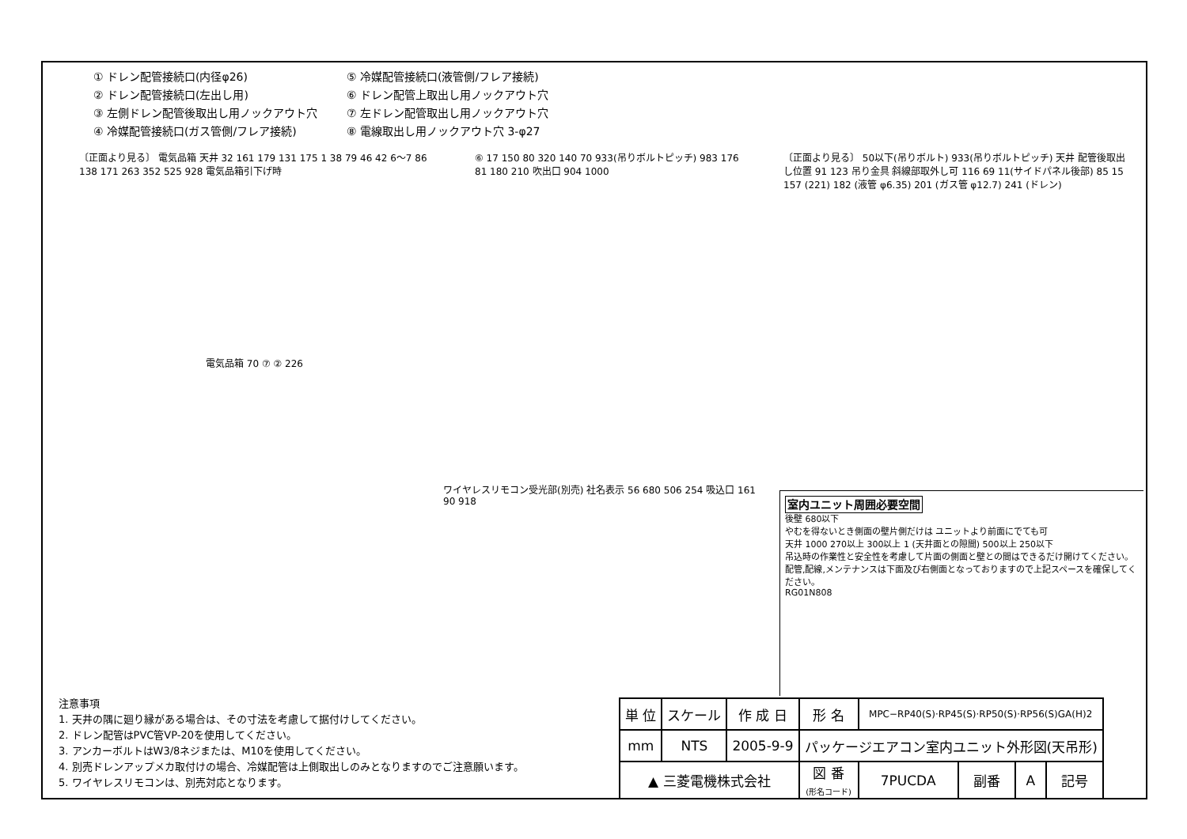① ドレン配管接続口(内径φ26)
⑤ 冷媒配管接続口(液管側/フレア接続)
② ドレン配管接続口(左出し用)
⑥ ドレン配管上取出し用ノックアウト穴
③ 左側ドレン配管後取出し用ノックアウト穴
⑦ 左ドレン配管取出し用ノックアウト穴
④ 冷媒配管接続口(ガス管側/フレア接続)
⑧ 電線取出し用ノックアウト穴 3-φ27
〔正面より見る〕 電気品箱 天井 32 161 179 131 175 1 38 79 46 42 6〜7 86 138 171 263 352 525 928 電気品箱引下げ時
電気品箱 70 ⑦ ② 226
⑥ 17 150 80 320 140 70 933(吊りボルトピッチ) 983 176 81 180 210 吹出口 904 1000
ワイヤレスリモコン受光部(別売) 社名表示 56 680 506 254 吸込口 161 90 918
〔正面より見る〕 50以下(吊りボルト) 933(吊りボルトピッチ) 天井 配管後取出し位置 91 123 吊り金具 斜線部取外し可 116 69 11(サイドパネル後部) 85 15 157 (221) 182 (液管 φ6.35) 201 (ガス管 φ12.7) 241 (ドレン)
室内ユニット周囲必要空間
後壁 680以下
やむを得ないとき側面の壁片側だけは ユニットより前面にでても可
天井 1000 270以上 300以上 1 (天井面との隙間) 500以上 250以下
吊込時の作業性と安全性を考慮して片面の側面と壁との間はできるだけ開けてください。配管,配線,メンテナンスは下面及び右側面となっておりますので上記スペースを確保してください。
RG01N808
注意事項
1. 天井の隅に廻り縁がある場合は、その寸法を考慮して据付けしてください。
2. ドレン配管はPVC管VP-20を使用してください。
3. アンカーボルトはW3/8ネジまたは、M10を使用してください。
4. 別売ドレンアップメカ取付けの場合、冷媒配管は上側取出しのみとなりますのでご注意願います。
5. ワイヤレスリモコンは、別売対応となります。
| 単 位 | スケール | 作 成 日 | 形 名 | MPC−RP40(S)·RP45(S)·RP50(S)·RP56(S)GA(H)2 | | | |
| mm | NTS | 2005-9-9 | パッケージエアコン室内ユニット外形図(天吊形) | | | | |
| ▲ 三菱電機株式会社 | | | 図 番 (形名コード) | 7PUCDA | 副番 | A | 記号 |